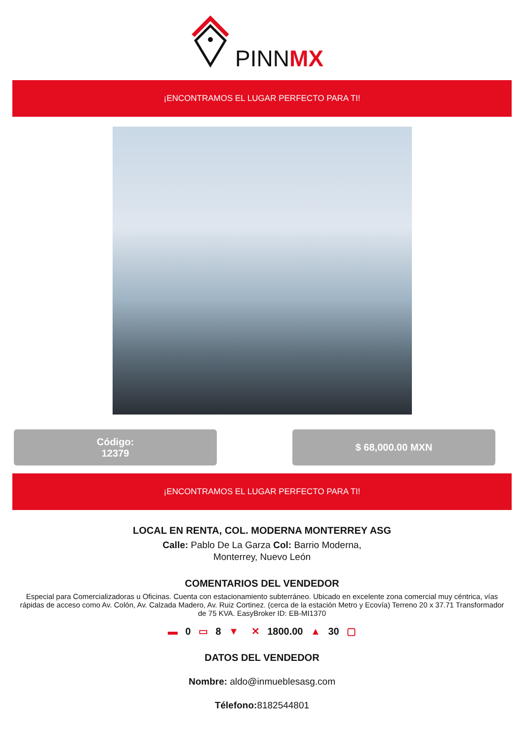PINNMX
¡ENCONTRAMOS EL LUGAR PERFECTO PARA TI!
Código:
12379
$ 68,000.00 MXN
¡ENCONTRAMOS EL LUGAR PERFECTO PARA TI!
LOCAL EN RENTA, COL. MODERNA MONTERREY ASG
Calle: Pablo De La Garza Col: Barrio Moderna,
Monterrey, Nuevo León
COMENTARIOS DEL VENDEDOR
Especial para Comercializadoras u Oficinas. Cuenta con estacionamiento subterráneo. Ubicado en excelente zona comercial muy céntrica, vías rápidas de acceso como Av. Colón, Av. Calzada Madero, Av. Ruiz Cortinez. (cerca de la estación Metro y Ecovía) Terreno 20 x 37.71 Transformador de 75 KVA. EasyBroker ID: EB-MI1370
▬ 0 ▭ 8 ▼ ✕ 1800.00 ▲ 30 ▢
DATOS DEL VENDEDOR
Nombre: aldo@inmueblesasg.com
Télefono: 8182544801